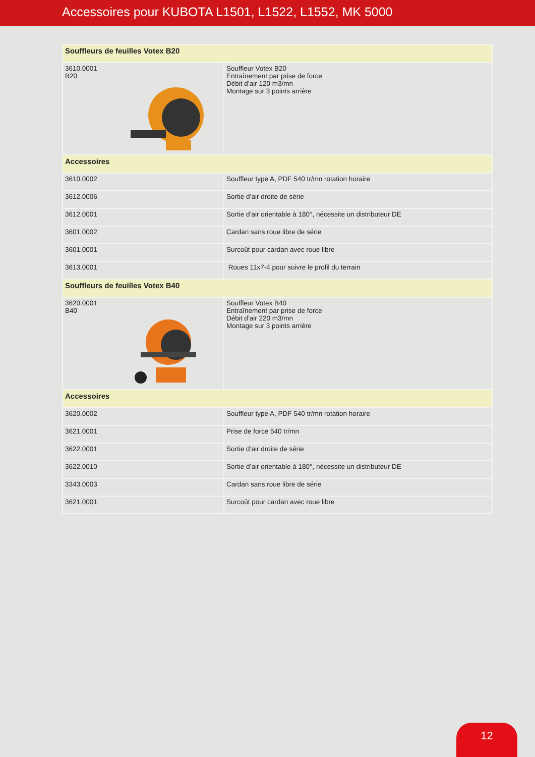Accessoires pour KUBOTA L1501, L1522, L1552, MK 5000
| Souffleurs de feuilles Votex B20 | |
| 3610.0001 B20 | Souffleur Votex B20 Entraînement par prise de force Débit d’air 120 m3/mn Montage sur 3 points arrière |
| Accessoires | |
| 3610.0002 | Souffleur type A, PDF 540 tr/mn rotation horaire |
| 3612.0006 | Sortie d’air droite de série |
| 3612.0001 | Sortie d’air orientable à 180°, nécessite un distributeur DE |
| 3601.0002 | Cardan sans roue libre de série |
| 3601.0001 | Surcoût pour cardan avec roue libre |
| 3613.0001 | Roues 11x7-4 pour suivre le profil du terrain |
| Souffleurs de feuilles Votex B40 | |
| 3620.0001 B40 | Souffleur Votex B40 Entraînement par prise de force Débit d’air 220 m3/mn Montage sur 3 points arrière |
| Accessoires | |
| 3620.0002 | Souffleur type A, PDF 540 tr/mn rotation horaire |
| 3621.0001 | Prise de force 540 tr/mn |
| 3622.0001 | Sortie d’air droite de série |
| 3622.0010 | Sortie d’air orientable à 180°, nécessite un distributeur DE |
| 3343.0003 | Cardan sans roue libre de série |
| 3621.0001 | Surcoût pour cardan avec roue libre |
12